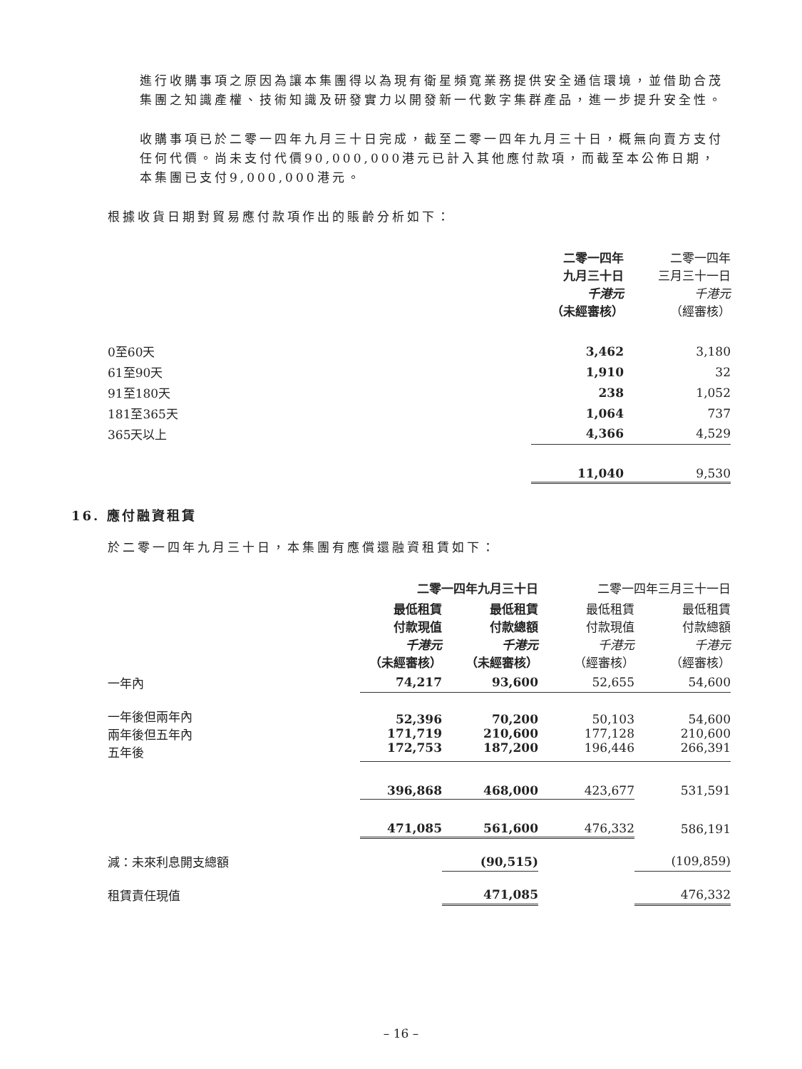進行收購事項之原因為讓本集團得以為現有衛星頻寬業務提供安全通信環境，並借助合茂集團之知識產權、技術知識及研發實力以開發新一代數字集群產品，進一步提升安全性。
收購事項已於二零一四年九月三十日完成，截至二零一四年九月三十日，概無向賣方支付任何代價。尚未支付代價90,000,000港元已計入其他應付款項，而截至本公佈日期，本集團已支付9,000,000港元。
根據收貨日期對貿易應付款項作出的賬齡分析如下：
| | 二零一四年 九月三十日 千港元 （未經審核） | 二零一四年 三月三十一日 千港元 （經審核） |
| --- | --- | --- |
| 0至60天 | 3,462 | 3,180 |
| 61至90天 | 1,910 | 32 |
| 91至180天 | 238 | 1,052 |
| 181至365天 | 1,064 | 737 |
| 365天以上 | 4,366 | 4,529 |
| | 11,040 | 9,530 |
16. 應付融資租賃
於二零一四年九月三十日，本集團有應償還融資租賃如下：
| | 二零一四年九月三十日 | | 二零一四年三月三十一日 | |
| --- | --- | --- | --- | --- |
| | 最低租賃 付款現值 千港元 （未經審核） | 最低租賃 付款總額 千港元 （未經審核） | 最低租賃 付款現值 千港元 （經審核） | 最低租賃 付款總額 千港元 （經審核） |
| 一年內 | 74,217 | 93,600 | 52,655 | 54,600 |
| 一年後但兩年內 兩年後但五年內 五年後 | 52,396 171,719 172,753 | 70,200 210,600 187,200 | 50,103 177,128 196,446 | 54,600 210,600 266,391 |
| | 396,868 | 468,000 | 423,677 | 531,591 |
| | 471,085 | 561,600 | 476,332 | 586,191 |
| 減：未來利息開支總額 | | (90,515) | | (109,859) |
| 租賃責任現值 | | 471,085 | | 476,332 |
– 16 –